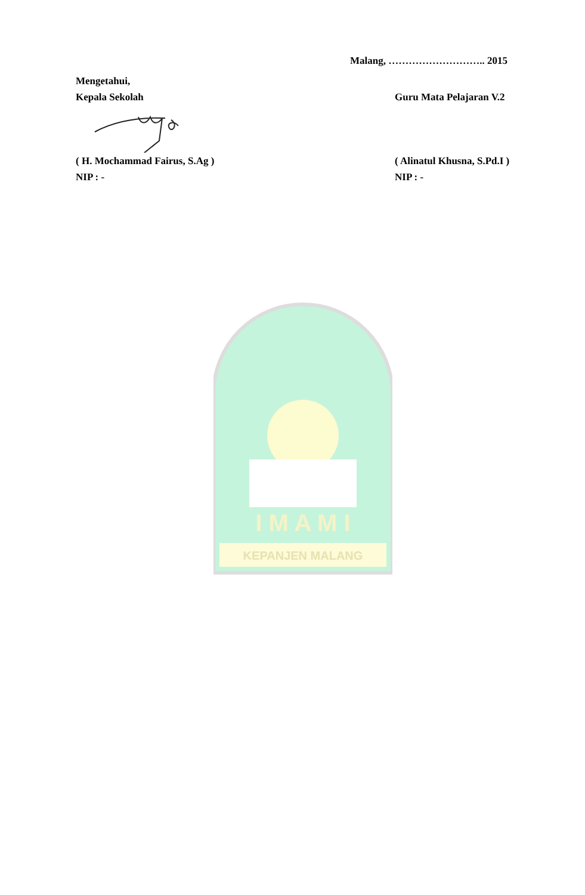Malang, ……………………….. 2015
Mengetahui,
Kepala Sekolah
Guru Mata Pelajaran V.2
( H. Mochammad Fairus, S.Ag )
NIP : -
( Alinatul Khusna, S.Pd.I )
NIP : -
KEPANJEN MALANG
I M A M I